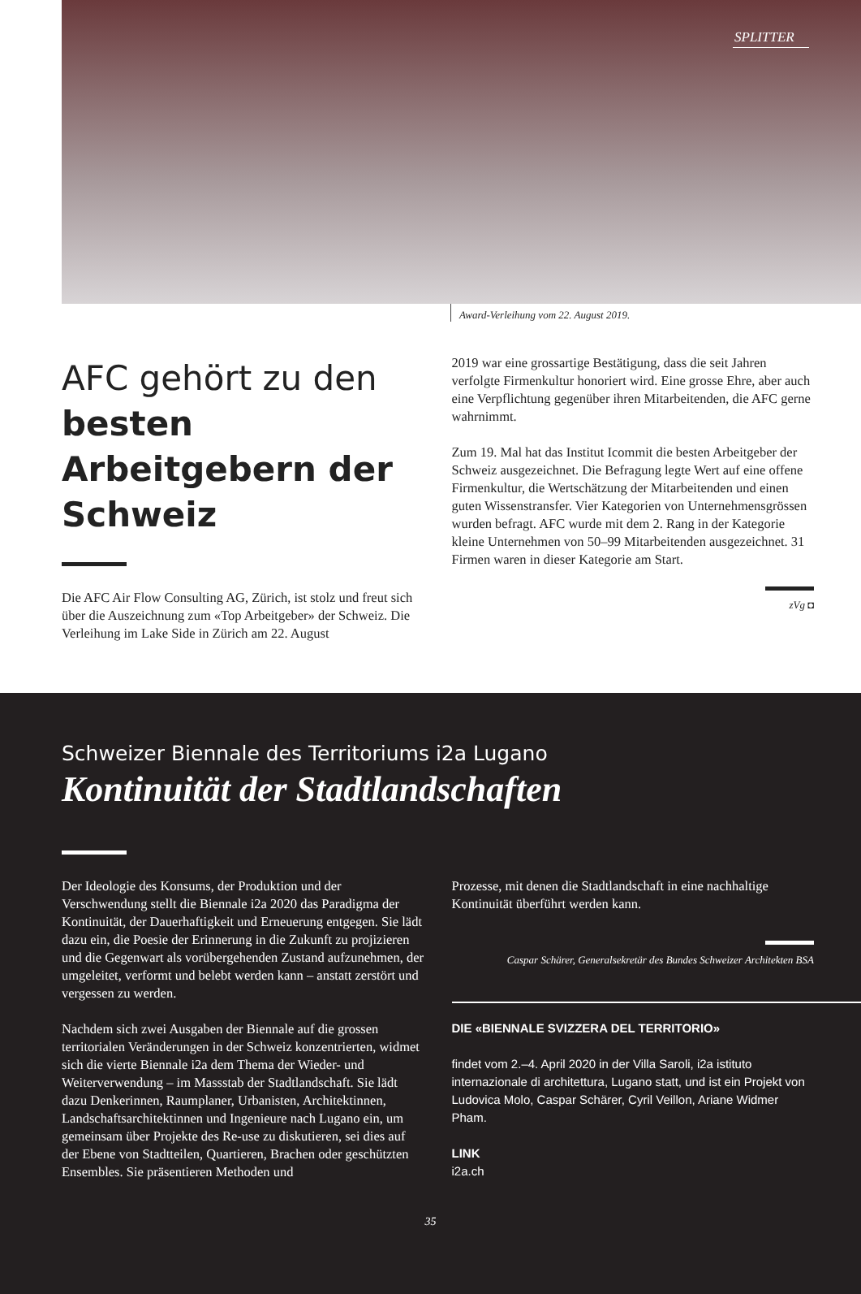SPLITTER
Award-Verleihung vom 22. August 2019.
AFC gehört zu den
besten Arbeitgebern der Schweiz
Die AFC Air Flow Consulting AG, Zürich, ist stolz und freut sich über die Auszeichnung zum «Top Arbeitgeber» der Schweiz. Die Verleihung im Lake Side in Zürich am 22. August
2019 war eine grossartige Bestätigung, dass die seit Jahren verfolgte Firmenkultur honoriert wird. Eine grosse Ehre, aber auch eine Verpflichtung gegenüber ihren Mitarbeitenden, die AFC gerne wahrnimmt.
Zum 19. Mal hat das Institut Icommit die besten Arbeitgeber der Schweiz ausgezeichnet. Die Befragung legte Wert auf eine offene Firmenkultur, die Wertschätzung der Mitarbeitenden und einen guten Wissenstransfer. Vier Kategorien von Unternehmensgrössen wurden befragt. AFC wurde mit dem 2. Rang in der Kategorie kleine Unternehmen von 50–99 Mitarbeitenden ausgezeichnet. 31 Firmen waren in dieser Kategorie am Start.
zVg ◘
Schweizer Biennale des Territoriums i2a Lugano
Kontinuität der Stadtlandschaften
Der Ideologie des Konsums, der Produktion und der Verschwendung stellt die Biennale i2a 2020 das Paradigma der Kontinuität, der Dauerhaftigkeit und Erneuerung entgegen. Sie lädt dazu ein, die Poesie der Erinnerung in die Zukunft zu projizieren und die Gegenwart als vorübergehenden Zustand aufzunehmen, der umgeleitet, verformt und belebt werden kann – anstatt zerstört und vergessen zu werden.
Nachdem sich zwei Ausgaben der Biennale auf die grossen territorialen Veränderungen in der Schweiz konzentrierten, widmet sich die vierte Biennale i2a dem Thema der Wieder- und Weiterverwendung – im Massstab der Stadtlandschaft. Sie lädt dazu Denkerinnen, Raumplaner, Urbanisten, Architektinnen, Landschaftsarchitektinnen und Ingenieure nach Lugano ein, um gemeinsam über Projekte des Re-use zu diskutieren, sei dies auf der Ebene von Stadtteilen, Quartieren, Brachen oder geschützten Ensembles. Sie präsentieren Methoden und
Prozesse, mit denen die Stadtlandschaft in eine nachhaltige Kontinuität überführt werden kann.
Caspar Schärer, Generalsekretär des Bundes Schweizer Architekten BSA
DIE «BIENNALE SVIZZERA DEL TERRITORIO»
findet vom 2.–4. April 2020 in der Villa Saroli, i2a istituto internazionale di architettura, Lugano statt, und ist ein Projekt von Ludovica Molo, Caspar Schärer, Cyril Veillon, Ariane Widmer Pham.
LINK
i2a.ch
35